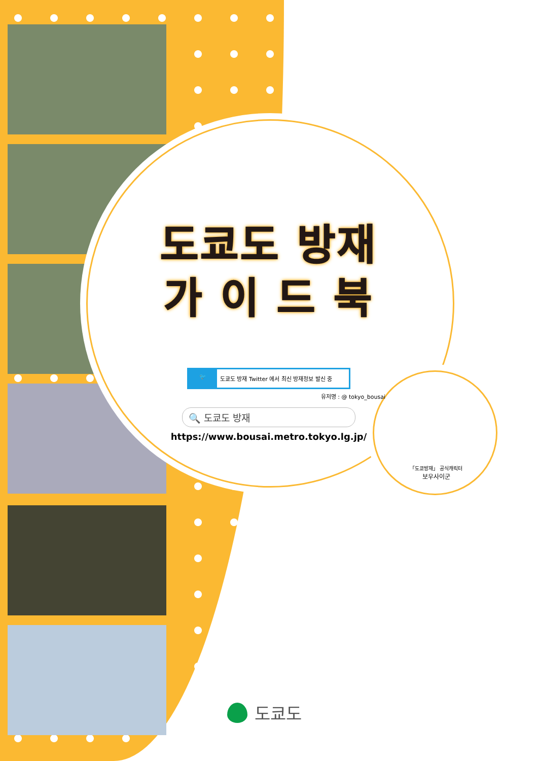도쿄도 방재
가 이 드 북
🐦 도쿄도 방재 Twitter 에서 최신 방재정보 발신 중
유저명 : @ tokyo_bousai
🔍 도쿄도 방재
https://www.bousai.metro.tokyo.lg.jp/
「도쿄방재」 공식캐릭터
보우사이군
도쿄도